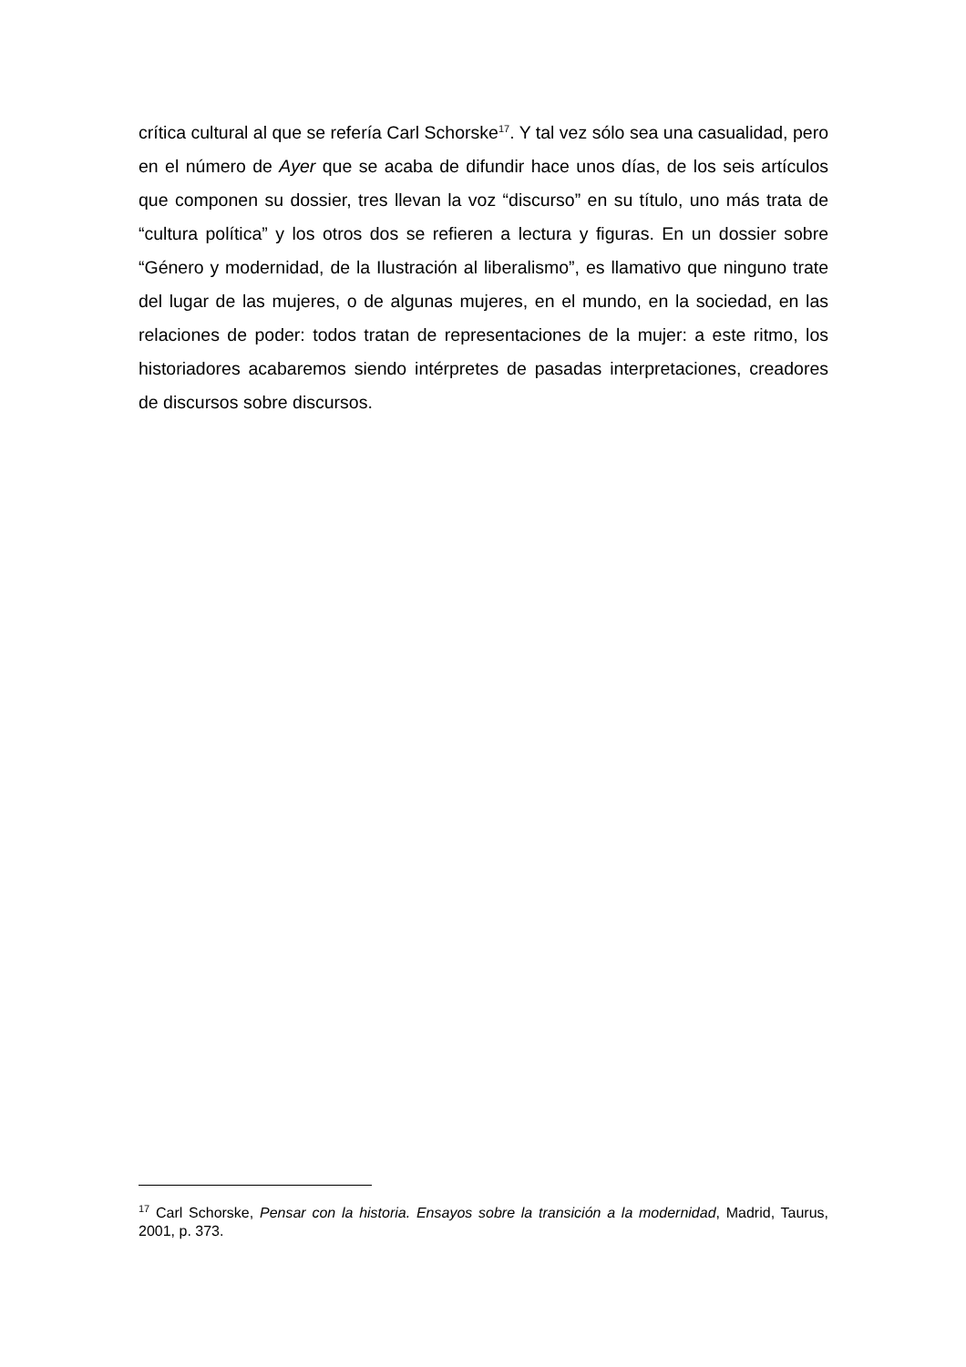crítica cultural al que se refería Carl Schorske<sup>17</sup>. Y tal vez sólo sea una casualidad, pero en el número de Ayer que se acaba de difundir hace unos días, de los seis artículos que componen su dossier, tres llevan la voz “discurso” en su título, uno más trata de “cultura política” y los otros dos se refieren a lectura y figuras. En un dossier sobre “Género y modernidad, de la Ilustración al liberalismo”, es llamativo que ninguno trate del lugar de las mujeres, o de algunas mujeres, en el mundo, en la sociedad, en las relaciones de poder: todos tratan de representaciones de la mujer: a este ritmo, los historiadores acabaremos siendo intérpretes de pasadas interpretaciones, creadores de discursos sobre discursos.
<sup>17</sup> Carl Schorske, Pensar con la historia. Ensayos sobre la transición a la modernidad, Madrid, Taurus, 2001, p. 373.